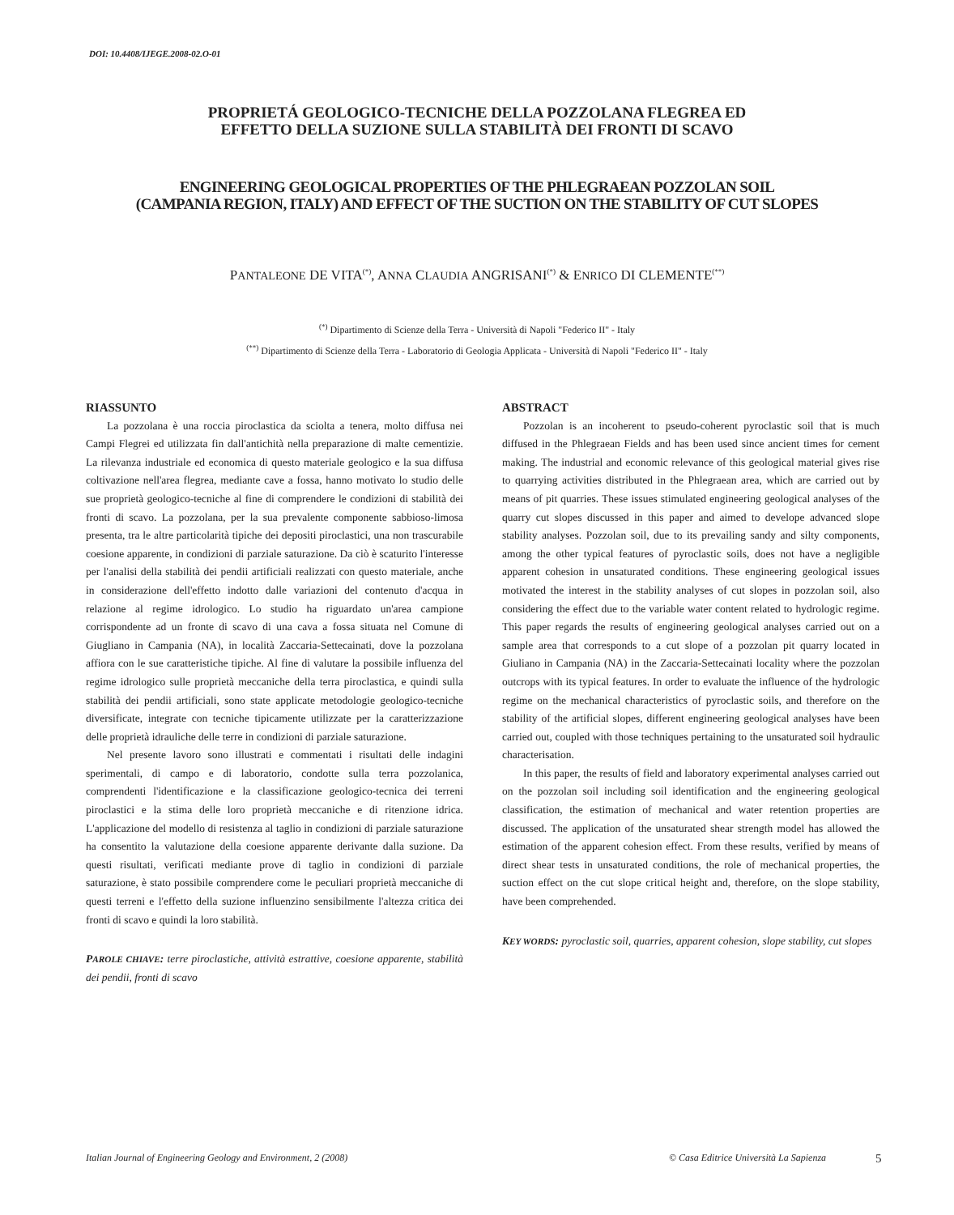DOI: 10.4408/IJEGE.2008-02.O-01
PROPRIETÁ GEOLOGICO-TECNICHE DELLA POZZOLANA FLEGREA ED
EFFETTO DELLA SUZIONE SULLA STABILITÀ DEI FRONTI DI SCAVO
ENGINEERING GEOLOGICAL PROPERTIES OF THE PHLEGRAEAN POZZOLAN SOIL
(CAMPANIA REGION, ITALY) AND EFFECT OF THE SUCTION ON THE STABILITY OF CUT SLOPES
PANTALEONE DE VITA<sup>(*)</sup>, ANNA CLAUDIA ANGRISANI<sup>(*)</sup> & ENRICO DI CLEMENTE<sup>(**)</sup>
<sup>(*)</sup> Dipartimento di Scienze della Terra - Università di Napoli "Federico II" - Italy
<sup>(**)</sup> Dipartimento di Scienze della Terra - Laboratorio di Geologia Applicata - Università di Napoli "Federico II" - Italy
RIASSUNTO
La pozzolana è una roccia piroclastica da sciolta a tenera, molto diffusa nei Campi Flegrei ed utilizzata fin dall'antichità nella preparazione di malte cementizie. La rilevanza industriale ed economica di questo materiale geologico e la sua diffusa coltivazione nell'area flegrea, mediante cave a fossa, hanno motivato lo studio delle sue proprietà geologico-tecniche al fine di comprendere le condizioni di stabilità dei fronti di scavo. La pozzolana, per la sua prevalente componente sabbioso-limosa presenta, tra le altre particolarità tipiche dei depositi piroclastici, una non trascurabile coesione apparente, in condizioni di parziale saturazione. Da ciò è scaturito l'interesse per l'analisi della stabilità dei pendii artificiali realizzati con questo materiale, anche in considerazione dell'effetto indotto dalle variazioni del contenuto d'acqua in relazione al regime idrologico. Lo studio ha riguardato un'area campione corrispondente ad un fronte di scavo di una cava a fossa situata nel Comune di Giugliano in Campania (NA), in località Zaccaria-Settecainati, dove la pozzolana affiora con le sue caratteristiche tipiche. Al fine di valutare la possibile influenza del regime idrologico sulle proprietà meccaniche della terra piroclastica, e quindi sulla stabilità dei pendii artificiali, sono state applicate metodologie geologico-tecniche diversificate, integrate con tecniche tipicamente utilizzate per la caratterizzazione delle proprietà idrauliche delle terre in condizioni di parziale saturazione.
Nel presente lavoro sono illustrati e commentati i risultati delle indagini sperimentali, di campo e di laboratorio, condotte sulla terra pozzolanica, comprendenti l'identificazione e la classificazione geologico-tecnica dei terreni piroclastici e la stima delle loro proprietà meccaniche e di ritenzione idrica. L'applicazione del modello di resistenza al taglio in condizioni di parziale saturazione ha consentito la valutazione della coesione apparente derivante dalla suzione. Da questi risultati, verificati mediante prove di taglio in condizioni di parziale saturazione, è stato possibile comprendere come le peculiari proprietà meccaniche di questi terreni e l'effetto della suzione influenzino sensibilmente l'altezza critica dei fronti di scavo e quindi la loro stabilità.
PAROLE CHIAVE: terre piroclastiche, attività estrattive, coesione apparente, stabilità dei pendii, fronti di scavo
ABSTRACT
Pozzolan is an incoherent to pseudo-coherent pyroclastic soil that is much diffused in the Phlegraean Fields and has been used since ancient times for cement making. The industrial and economic relevance of this geological material gives rise to quarrying activities distributed in the Phlegraean area, which are carried out by means of pit quarries. These issues stimulated engineering geological analyses of the quarry cut slopes discussed in this paper and aimed to develope advanced slope stability analyses. Pozzolan soil, due to its prevailing sandy and silty components, among the other typical features of pyroclastic soils, does not have a negligible apparent cohesion in unsaturated conditions. These engineering geological issues motivated the interest in the stability analyses of cut slopes in pozzolan soil, also considering the effect due to the variable water content related to hydrologic regime. This paper regards the results of engineering geological analyses carried out on a sample area that corresponds to a cut slope of a pozzolan pit quarry located in Giuliano in Campania (NA) in the Zaccaria-Settecainati locality where the pozzolan outcrops with its typical features. In order to evaluate the influence of the hydrologic regime on the mechanical characteristics of pyroclastic soils, and therefore on the stability of the artificial slopes, different engineering geological analyses have been carried out, coupled with those techniques pertaining to the unsaturated soil hydraulic characterisation.
In this paper, the results of field and laboratory experimental analyses carried out on the pozzolan soil including soil identification and the engineering geological classification, the estimation of mechanical and water retention properties are discussed. The application of the unsaturated shear strength model has allowed the estimation of the apparent cohesion effect. From these results, verified by means of direct shear tests in unsaturated conditions, the role of mechanical properties, the suction effect on the cut slope critical height and, therefore, on the slope stability, have been comprehended.
KEY WORDS: pyroclastic soil, quarries, apparent cohesion, slope stability, cut slopes
Italian Journal of Engineering Geology and Environment, 2 (2008) © Casa Editrice Università La Sapienza 5